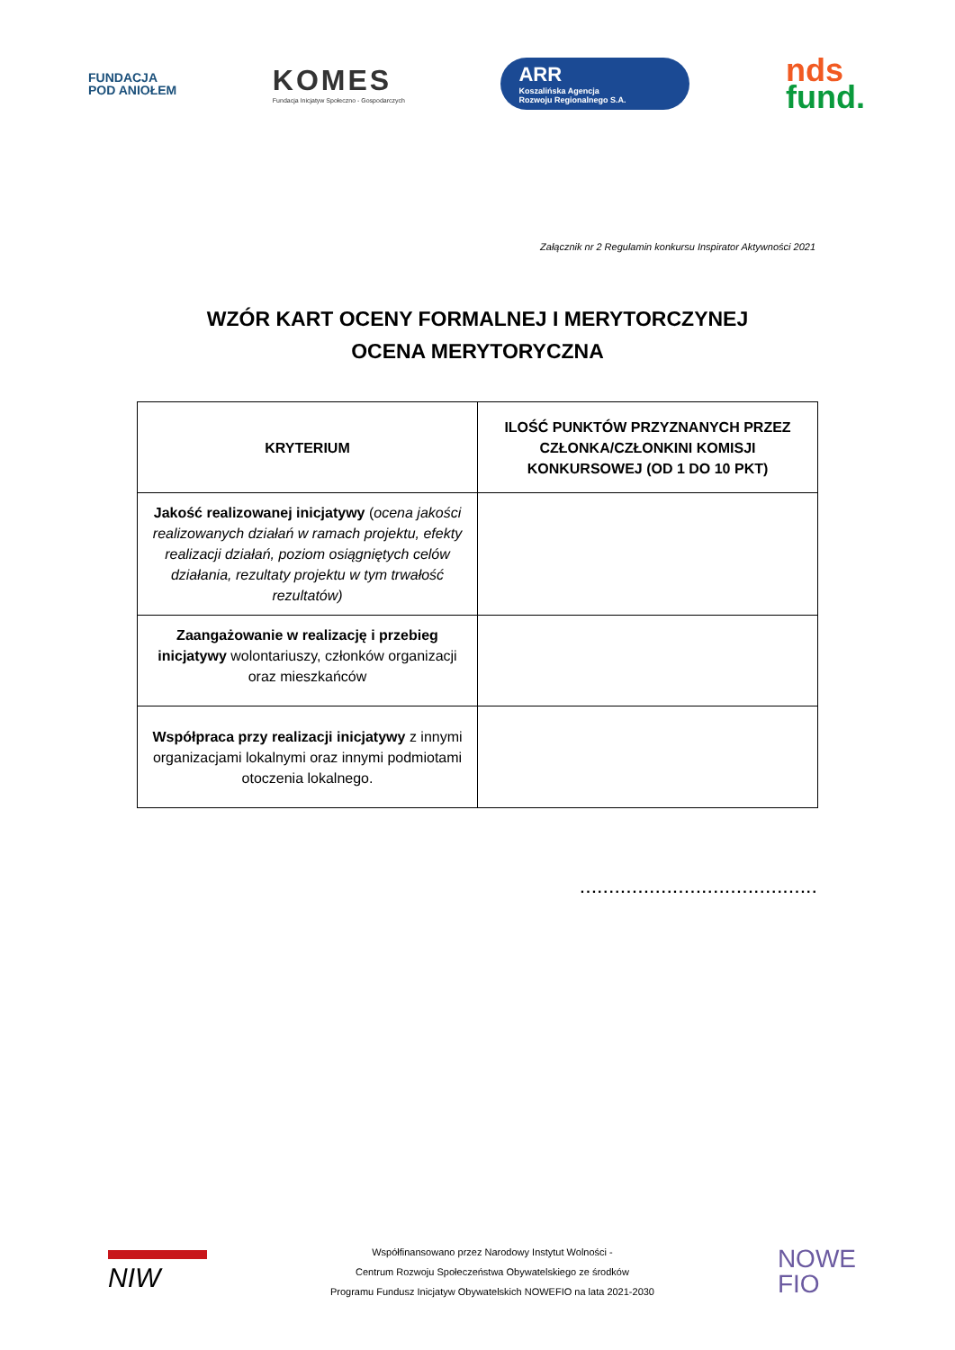FUNDACJA
POD ANIOŁEM
KOMES
Fundacja Inicjatyw Społeczno - Gospodarczych
ARR
Koszalińska Agencja
Rozwoju Regionalnego S.A.
nds
fund.
Załącznik nr 2 Regulamin konkursu Inspirator Aktywności 2021
WZÓR KART OCENY FORMALNEJ I MERYTORCZYNEJ
OCENA MERYTORYCZNA
| KRYTERIUM | ILOŚĆ PUNKTÓW PRZYZNANYCH PRZEZ CZŁONKA/CZŁONKINI KOMISJI KONKURSOWEJ (OD 1 DO 10 PKT) |
| --- | --- |
| Jakość realizowanej inicjatywy ( ocena jakości realizowanych działań w ramach projektu, efekty realizacji działań, poziom osiągniętych celów działania, rezultaty projektu w tym trwałość rezultatów) | |
| Zaangażowanie w realizację i przebieg inicjatywy wolontariuszy, członków organizacji oraz mieszkańców | |
| Współpraca przy realizacji inicjatywy z innymi organizacjami lokalnymi oraz innymi podmiotami otoczenia lokalnego. | |
.........................................
NIW
Współfinansowano przez Narodowy Instytut Wolności -
Centrum Rozwoju Społeczeństwa Obywatelskiego ze środków
Programu Fundusz Inicjatyw Obywatelskich NOWEFIO na lata 2021-2030
NOWE
FIO